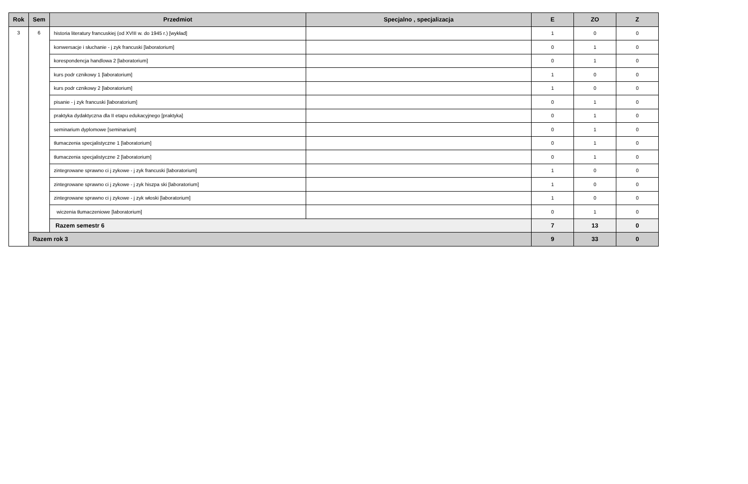| Rok | Sem | Przedmiot | Specjalno , specjalizacja | E | ZO | Z |
| --- | --- | --- | --- | --- | --- | --- |
| 3 | 6 | historia literatury francuskiej (od XVIII w. do 1945 r.) [wykład] | | 1 | 0 | 0 |
| | | konwersacje i słuchanie - j zyk francuski [laboratorium] | | 0 | 1 | 0 |
| | | korespondencja handlowa 2 [laboratorium] | | 0 | 1 | 0 |
| | | kurs podr cznikowy 1 [laboratorium] | | 1 | 0 | 0 |
| | | kurs podr cznikowy 2 [laboratorium] | | 1 | 0 | 0 |
| | | pisanie - j zyk francuski [laboratorium] | | 0 | 1 | 0 |
| | | praktyka dydaktyczna dla II etapu edukacyjnego [praktyka] | | 0 | 1 | 0 |
| | | seminarium dyplomowe [seminarium] | | 0 | 1 | 0 |
| | | tłumaczenia specjalistyczne 1 [laboratorium] | | 0 | 1 | 0 |
| | | tłumaczenia specjalistyczne 2 [laboratorium] | | 0 | 1 | 0 |
| | | zintegrowane sprawno ci j zykowe - j zyk francuski [laboratorium] | | 1 | 0 | 0 |
| | | zintegrowane sprawno ci j zykowe - j zyk hiszpa ski [laboratorium] | | 1 | 0 | 0 |
| | | zintegrowane sprawno ci j zykowe - j zyk włoski [laboratorium] | | 1 | 0 | 0 |
| | | wiczenia tłumaczeniowe [laboratorium] | | 0 | 1 | 0 |
| | | Razem semestr 6 | | 7 | 13 | 0 |
| | Razem rok 3 | | | 9 | 33 | 0 |